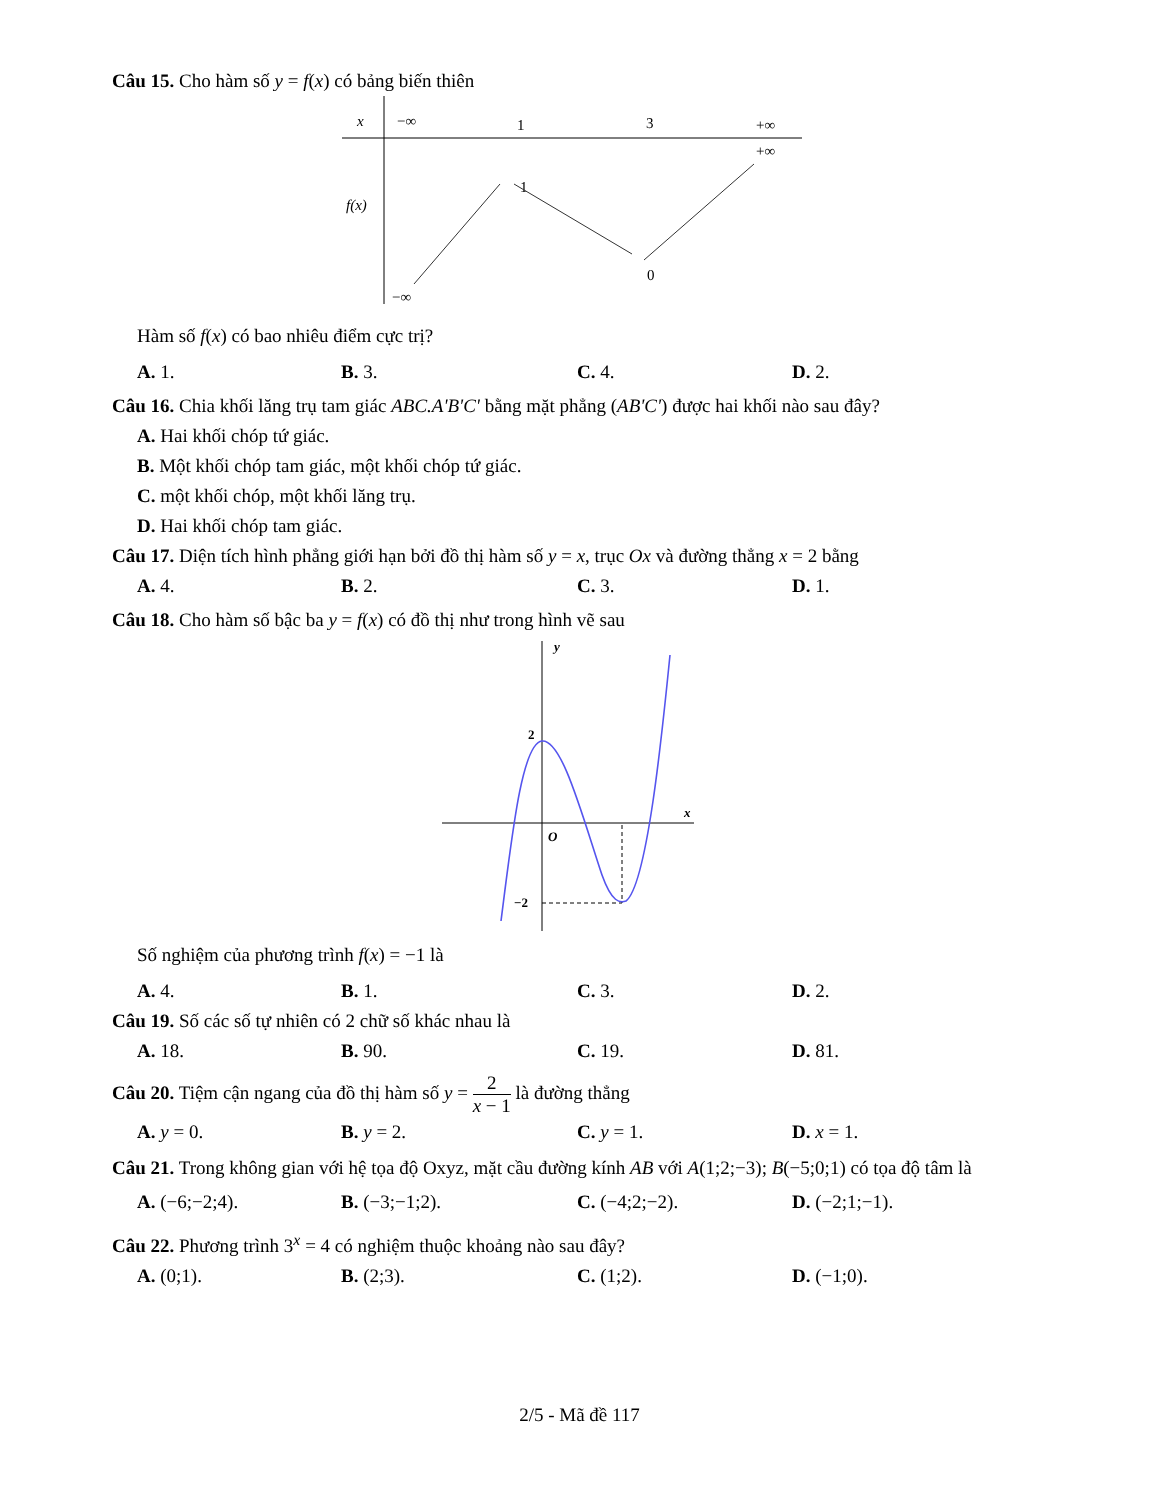Câu 15. Cho hàm số y = f(x) có bảng biến thiên
x
−∞
1
3
+∞
+∞
f(x)
1
0
−∞
Hàm số f(x) có bao nhiêu điểm cực trị?
A. 1. B. 3. C. 4. D. 2.
Câu 16. Chia khối lăng trụ tam giác ABC.A'B'C' bằng mặt phẳng (AB'C') được hai khối nào sau đây?
A. Hai khối chóp tứ giác.
B. Một khối chóp tam giác, một khối chóp tứ giác.
C. một khối chóp, một khối lăng trụ.
D. Hai khối chóp tam giác.
Câu 17. Diện tích hình phẳng giới hạn bởi đồ thị hàm số y = x, trục Ox và đường thẳng x = 2 bằng
A. 4. B. 2. C. 3. D. 1.
Câu 18. Cho hàm số bậc ba y = f(x) có đồ thị như trong hình vẽ sau
y
x
O
2
−2
Số nghiệm của phương trình f(x) = −1 là
A. 4. B. 1. C. 3. D. 2.
Câu 19. Số các số tự nhiên có 2 chữ số khác nhau là
A. 18. B. 90. C. 19. D. 81.
Câu 20. Tiệm cận ngang của đồ thị hàm số y = 2 x − 1 là đường thẳng
A. y = 0. B. y = 2. C. y = 1. D. x = 1.
Câu 21. Trong không gian với hệ tọa độ Oxyz, mặt cầu đường kính AB với A(1;2;−3); B(−5;0;1) có tọa độ tâm là
A. (−6;−2;4). B. (−3;−1;2). C. (−4;2;−2). D. (−2;1;−1).
Câu 22. Phương trình 3<sup>x</sup> = 4 có nghiệm thuộc khoảng nào sau đây?
A. (0;1). B. (2;3). C. (1;2). D. (−1;0).
2/5 - Mã đề 117